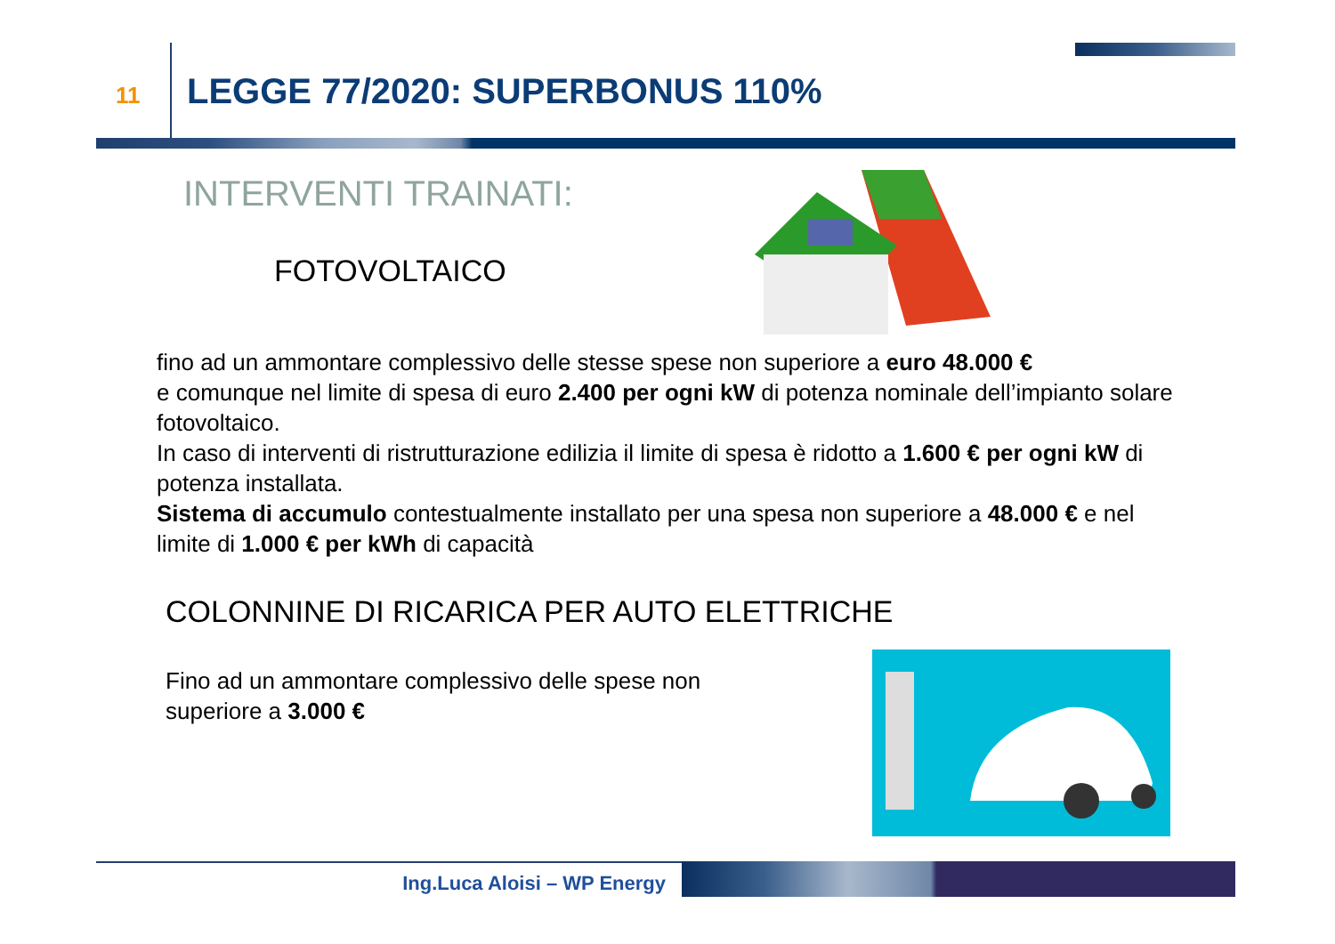11
LEGGE 77/2020: SUPERBONUS 110%
INTERVENTI TRAINATI:
FOTOVOLTAICO
fino ad un ammontare complessivo delle stesse spese non superiore a euro 48.000 €
e comunque nel limite di spesa di euro 2.400 per ogni kW di potenza nominale dell’impianto solare fotovoltaico.
In caso di interventi di ristrutturazione edilizia il limite di spesa è ridotto a 1.600 € per ogni kW di potenza installata.
Sistema di accumulo contestualmente installato per una spesa non superiore a 48.000 € e nel limite di 1.000 € per kWh di capacità
COLONNINE DI RICARICA PER AUTO ELETTRICHE
Fino ad un ammontare complessivo delle spese non
superiore a 3.000 €
Ing.Luca Aloisi – WP Energy